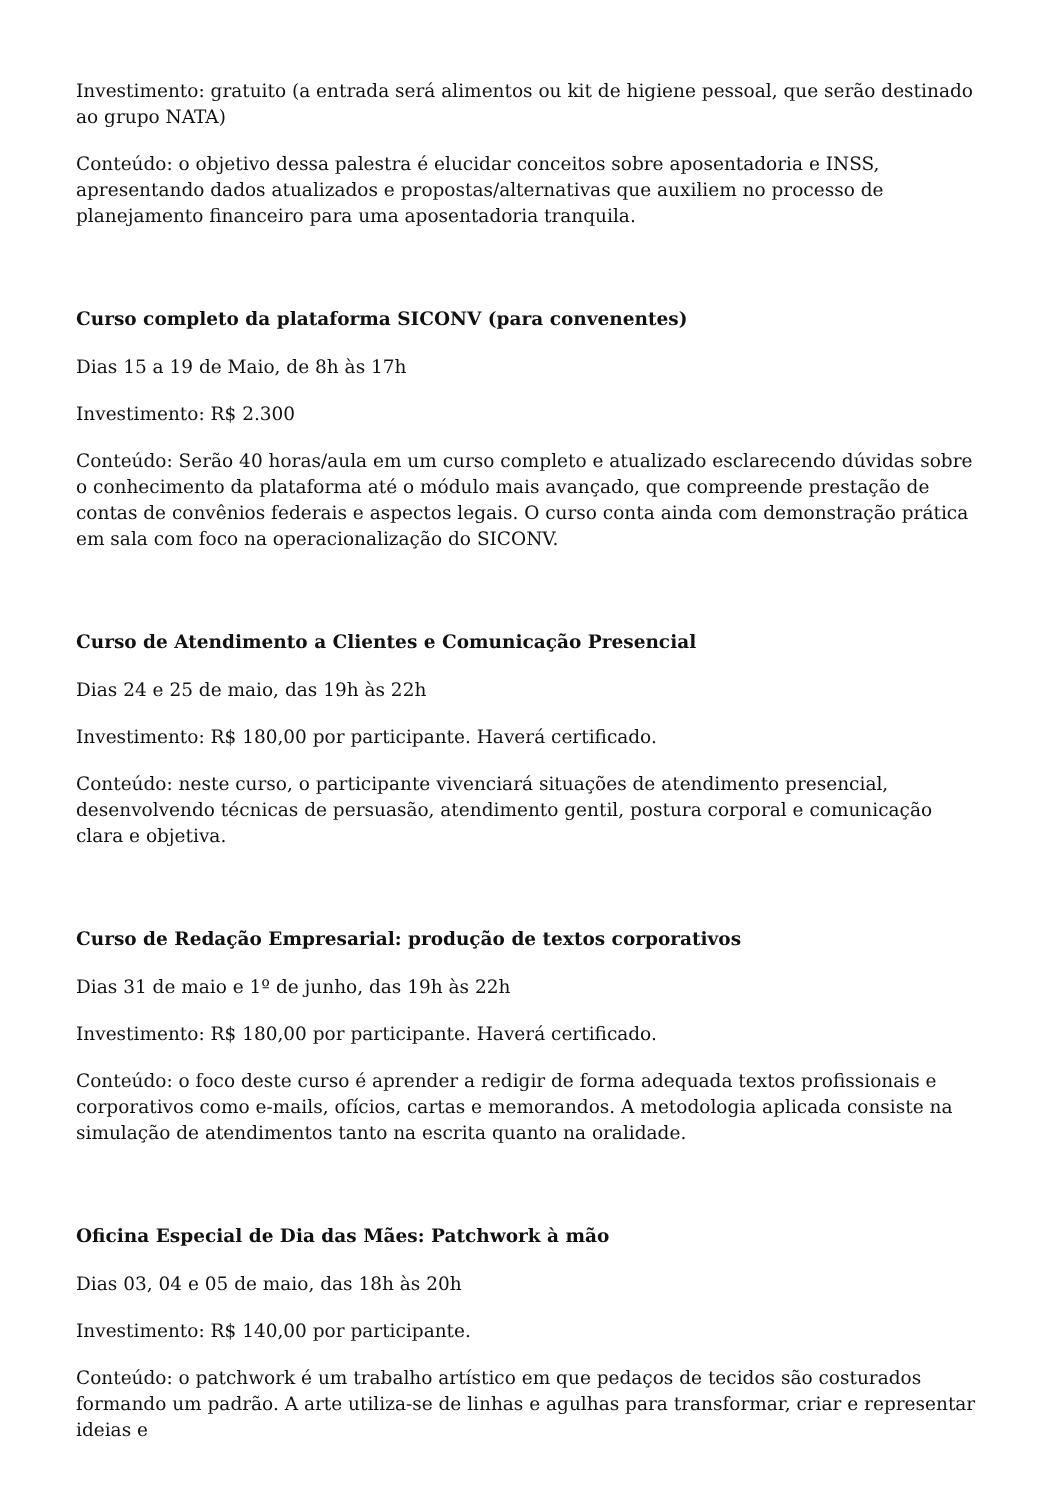Investimento: gratuito (a entrada será alimentos ou kit de higiene pessoal, que serão destinado ao grupo NATA)
Conteúdo: o objetivo dessa palestra é elucidar conceitos sobre aposentadoria e INSS, apresentando dados atualizados e propostas/alternativas que auxiliem no processo de planejamento financeiro para uma aposentadoria tranquila.
Curso completo da plataforma SICONV (para convenentes)
Dias 15 a 19 de Maio, de 8h às 17h
Investimento: R$ 2.300
Conteúdo: Serão 40 horas/aula em um curso completo e atualizado esclarecendo dúvidas sobre o conhecimento da plataforma até o módulo mais avançado, que compreende prestação de contas de convênios federais e aspectos legais. O curso conta ainda com demonstração prática em sala com foco na operacionalização do SICONV.
Curso de Atendimento a Clientes e Comunicação Presencial
Dias 24 e 25 de maio, das 19h às 22h
Investimento: R$ 180,00 por participante. Haverá certificado.
Conteúdo: neste curso, o participante vivenciará situações de atendimento presencial, desenvolvendo técnicas de persuasão, atendimento gentil, postura corporal e comunicação clara e objetiva.
Curso de Redação Empresarial: produção de textos corporativos
Dias 31 de maio e 1º de junho, das 19h às 22h
Investimento: R$ 180,00 por participante. Haverá certificado.
Conteúdo: o foco deste curso é aprender a redigir de forma adequada textos profissionais e corporativos como e-mails, ofícios, cartas e memorandos. A metodologia aplicada consiste na simulação de atendimentos tanto na escrita quanto na oralidade.
Oficina Especial de Dia das Mães: Patchwork à mão
Dias 03, 04 e 05 de maio, das 18h às 20h
Investimento: R$ 140,00 por participante.
Conteúdo: o patchwork é um trabalho artístico em que pedaços de tecidos são costurados formando um padrão. A arte utiliza-se de linhas e agulhas para transformar, criar e representar ideias e